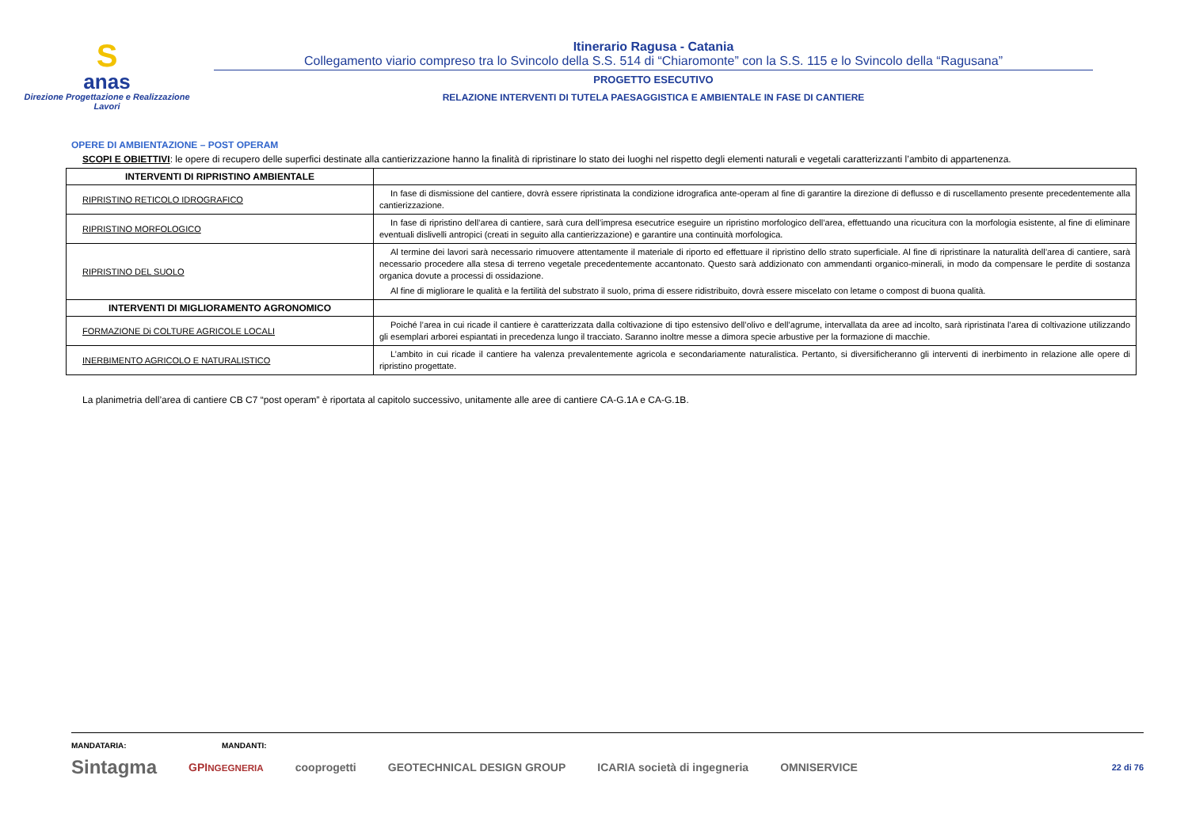S
anas
Direzione Progettazione e Realizzazione
Lavori
Itinerario Ragusa - Catania
Collegamento viario compreso tra lo Svincolo della S.S. 514 di “Chiaromonte” con la S.S. 115 e lo Svincolo della “Ragusana”
PROGETTO ESECUTIVO
RELAZIONE INTERVENTI DI TUTELA PAESAGGISTICA E AMBIENTALE IN FASE DI CANTIERE
OPERE DI AMBIENTAZIONE – POST OPERAM
SCOPI E OBIETTIVI: le opere di recupero delle superfici destinate alla cantierizzazione hanno la finalità di ripristinare lo stato dei luoghi nel rispetto degli elementi naturali e vegetali caratterizzanti l’ambito di appartenenza.
| INTERVENTI DI RIPRISTINO AMBIENTALE | |
| RIPRISTINO RETICOLO IDROGRAFICO | In fase di dismissione del cantiere, dovrà essere ripristinata la condizione idrografica ante-operam al fine di garantire la direzione di deflusso e di ruscellamento presente precedentemente alla cantierizzazione. |
| RIPRISTINO MORFOLOGICO | In fase di ripristino dell’area di cantiere, sarà cura dell’impresa esecutrice eseguire un ripristino morfologico dell’area, effettuando una ricucitura con la morfologia esistente, al fine di eliminare eventuali dislivelli antropici (creati in seguito alla cantierizzazione) e garantire una continuità morfologica. |
| RIPRISTINO DEL SUOLO | Al termine dei lavori sarà necessario rimuovere attentamente il materiale di riporto ed effettuare il ripristino dello strato superficiale. Al fine di ripristinare la naturalità dell’area di cantiere, sarà necessario procedere alla stesa di terreno vegetale precedentemente accantonato. Questo sarà addizionato con ammendanti organico-minerali, in modo da compensare le perdite di sostanza organica dovute a processi di ossidazione. Al fine di migliorare le qualità e la fertilità del substrato il suolo, prima di essere ridistribuito, dovrà essere miscelato con letame o compost di buona qualità. |
| INTERVENTI DI MIGLIORAMENTO AGRONOMICO | |
| FORMAZIONE Di COLTURE AGRICOLE LOCALI | Poiché l’area in cui ricade il cantiere è caratterizzata dalla coltivazione di tipo estensivo dell’olivo e dell’agrume, intervallata da aree ad incolto, sarà ripristinata l’area di coltivazione utilizzando gli esemplari arborei espiantati in precedenza lungo il tracciato. Saranno inoltre messe a dimora specie arbustive per la formazione di macchie. |
| INERBIMENTO AGRICOLO E NATURALISTICO | L’ambito in cui ricade il cantiere ha valenza prevalentemente agricola e secondariamente naturalistica. Pertanto, si diversificheranno gli interventi di inerbimento in relazione alle opere di ripristino progettate. |
La planimetria dell’area di cantiere CB C7 “post operam” è riportata al capitolo successivo, unitamente alle aree di cantiere CA-G.1A e CA-G.1B.
MANDATARIA: MANDANTI:
Sintagma GPINGEGNERIA cooprogetti GEOTECHNICAL DESIGN GROUP ICARIA società di ingegneria OMNISERVICE 22 di 76